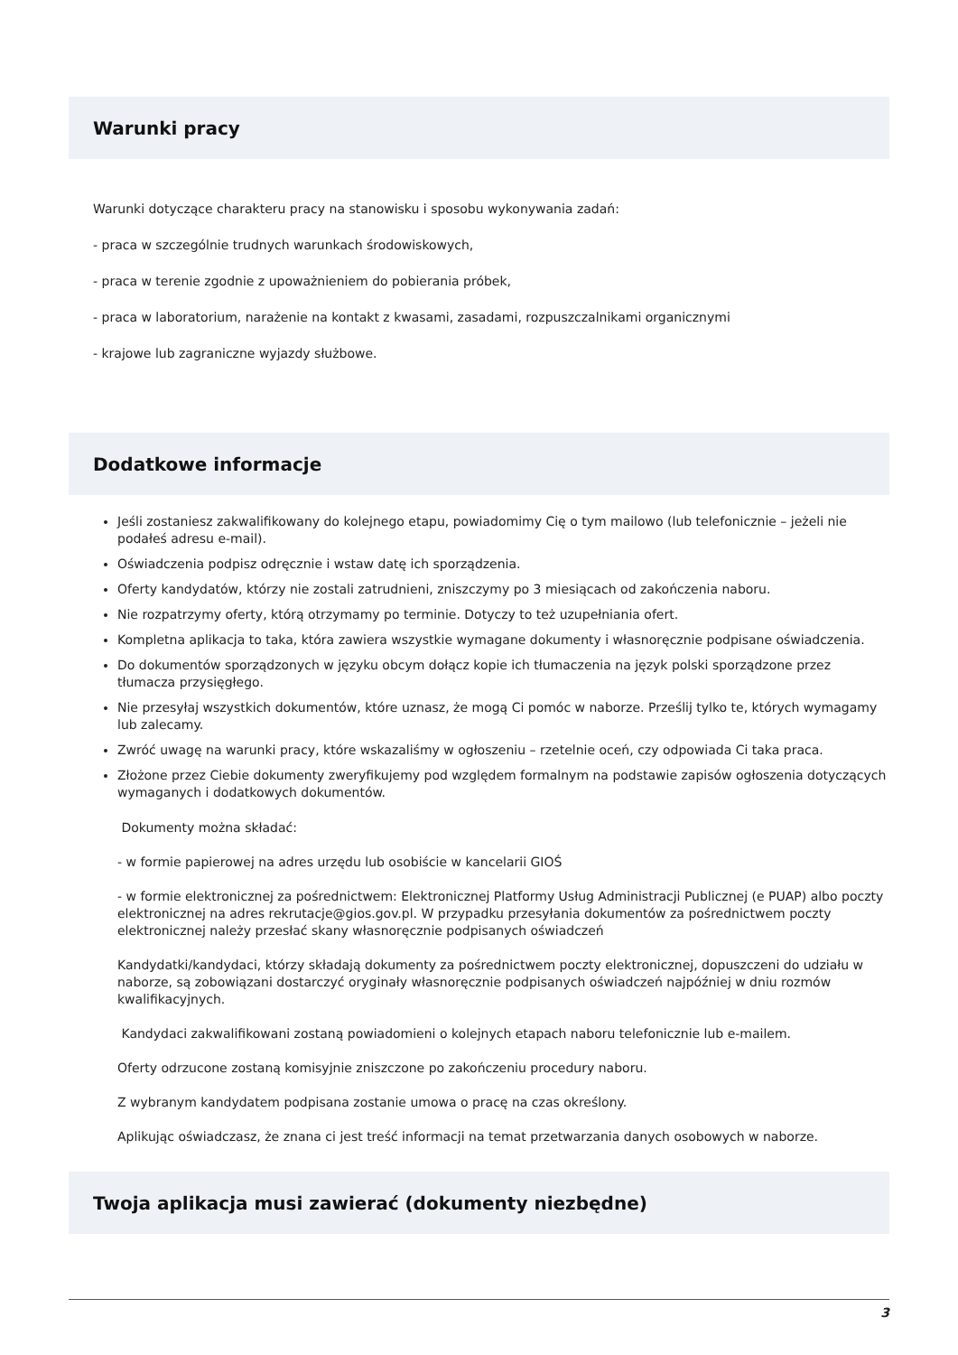Warunki pracy
Warunki dotyczące charakteru pracy na stanowisku i sposobu wykonywania zadań:
- praca w szczególnie trudnych warunkach środowiskowych,
- praca w terenie zgodnie z upoważnieniem do pobierania próbek,
- praca w laboratorium, narażenie na kontakt z kwasami, zasadami, rozpuszczalnikami organicznymi
- krajowe lub zagraniczne wyjazdy służbowe.
Dodatkowe informacje
Jeśli zostaniesz zakwalifikowany do kolejnego etapu, powiadomimy Cię o tym mailowo (lub telefonicznie – jeżeli nie podałeś adresu e-mail).
Oświadczenia podpisz odręcznie i wstaw datę ich sporządzenia.
Oferty kandydatów, którzy nie zostali zatrudnieni, zniszczymy po 3 miesiącach od zakończenia naboru.
Nie rozpatrzymy oferty, którą otrzymamy po terminie. Dotyczy to też uzupełniania ofert.
Kompletna aplikacja to taka, która zawiera wszystkie wymagane dokumenty i własnoręcznie podpisane oświadczenia.
Do dokumentów sporządzonych w języku obcym dołącz kopie ich tłumaczenia na język polski sporządzone przez tłumacza przysięgłego.
Nie przesyłaj wszystkich dokumentów, które uznasz, że mogą Ci pomóc w naborze. Prześlij tylko te, których wymagamy lub zalecamy.
Zwróć uwagę na warunki pracy, które wskazaliśmy w ogłoszeniu – rzetelnie oceń, czy odpowiada Ci taka praca.
Złożone przez Ciebie dokumenty zweryfikujemy pod względem formalnym na podstawie zapisów ogłoszenia dotyczących wymaganych i dodatkowych dokumentów.
Dokumenty można składać:
- w formie papierowej na adres urzędu lub osobiście w kancelarii GIOŚ
- w formie elektronicznej za pośrednictwem: Elektronicznej Platformy Usług Administracji Publicznej (e PUAP) albo poczty elektronicznej na adres rekrutacje@gios.gov.pl. W przypadku przesyłania dokumentów za pośrednictwem poczty elektronicznej należy przesłać skany własnoręcznie podpisanych oświadczeń
Kandydatki/kandydaci, którzy składają dokumenty za pośrednictwem poczty elektronicznej, dopuszczeni do udziału w naborze, są zobowiązani dostarczyć oryginały własnoręcznie podpisanych oświadczeń najpóźniej w dniu rozmów kwalifikacyjnych.
Kandydaci zakwalifikowani zostaną powiadomieni o kolejnych etapach naboru telefonicznie lub e-mailem.
Oferty odrzucone zostaną komisyjnie zniszczone po zakończeniu procedury naboru.
Z wybranym kandydatem podpisana zostanie umowa o pracę na czas określony.
Aplikując oświadczasz, że znana ci jest treść informacji na temat przetwarzania danych osobowych w naborze.
Twoja aplikacja musi zawierać (dokumenty niezbędne)
3